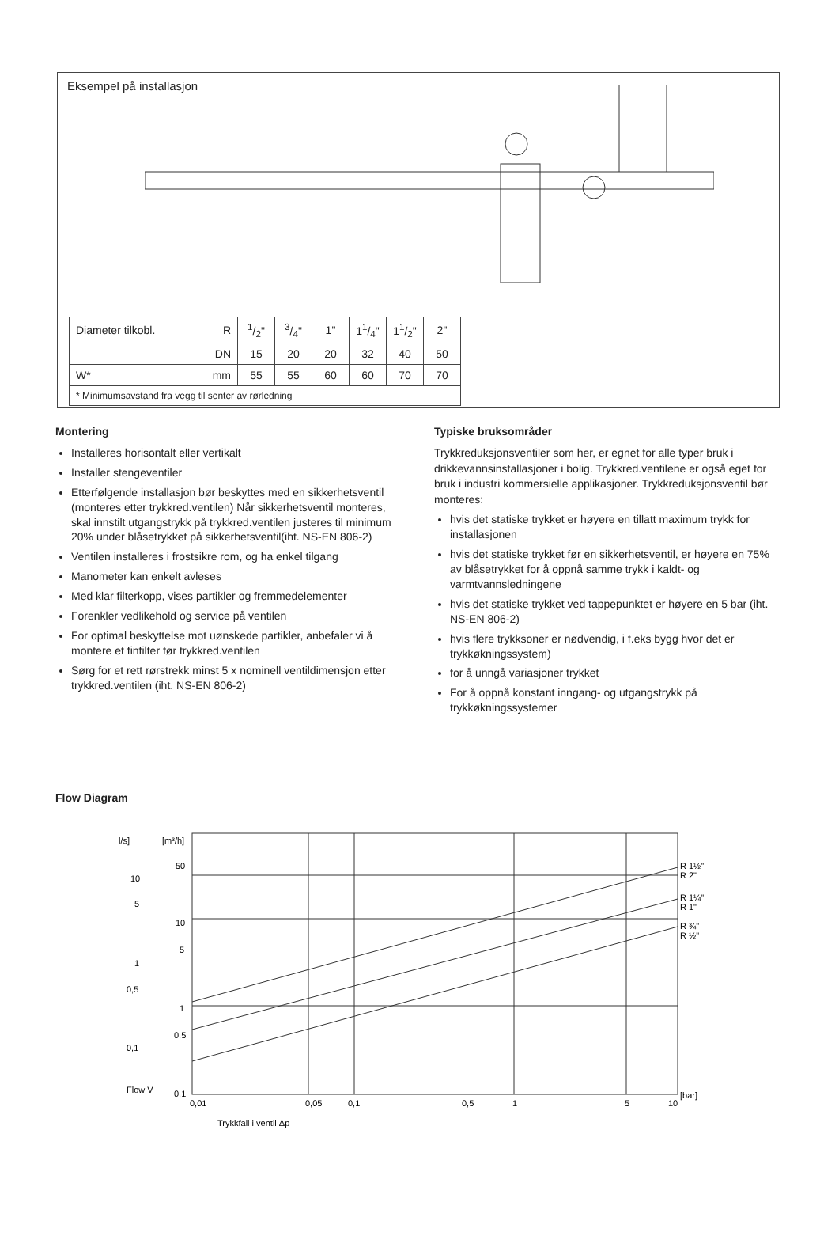Eksempel på installasjon
| Diameter tilkobl. | R | 1/2" | 3/4" | 1" | 11/4" | 11/2" | 2" |
| | DN | 15 | 20 | 20 | 32 | 40 | 50 |
| W* | mm | 55 | 55 | 60 | 60 | 70 | 70 |
| * Minimumsavstand fra vegg til senter av rørledning | | | | | | | |
Montering
Installeres horisontalt eller vertikalt
Installer stengeventiler
Etterfølgende installasjon bør beskyttes med en sikkerhetsventil (monteres etter trykkred.ventilen) Når sikkerhetsventil monteres, skal innstilt utgangstrykk på trykkred.ventilen justeres til minimum 20% under blåsetrykket på sikkerhetsventil(iht. NS-EN 806-2)
Ventilen installeres i frostsikre rom, og ha enkel tilgang
Manometer kan enkelt avleses
Med klar filterkopp, vises partikler og fremmedelementer
Forenkler vedlikehold og service på ventilen
For optimal beskyttelse mot uønskede partikler, anbefaler vi å montere et finfilter før trykkred.ventilen
Sørg for et rett rørstrekk minst 5 x nominell ventildimensjon etter trykkred.ventilen (iht. NS-EN 806-2)
Typiske bruksområder
Trykkreduksjonsventiler som her, er egnet for alle typer bruk i drikkevannsinstallasjoner i bolig. Trykkred.ventilene er også eget for bruk i industri kommersielle applikasjoner. Trykkreduksjonsventil bør monteres:
hvis det statiske trykket er høyere en tillatt maximum trykk for installasjonen
hvis det statiske trykket før en sikkerhetsventil, er høyere en 75% av blåsetrykket for å oppnå samme trykk i kaldt- og varmtvannsledningene
hvis det statiske trykket ved tappepunktet er høyere en 5 bar (iht. NS-EN 806-2)
hvis flere trykksoner er nødvendig, i f.eks bygg hvor det er trykkøkningssystem)
for å unngå variasjoner trykket
For å oppnå konstant inngang- og utgangstrykk på trykkøkningssystemer
Flow Diagram
l/s]
[m³/h]
10
5
1
0,5
0,1
50
10
5
1
0,5
0,1
0,01
0,05
0,1
0,5
1
5
10
[bar]
R 1½"
R 2"
R 1¼"
R 1"
R ¾"
R ½"
Flow V
Trykkfall i ventil Δp